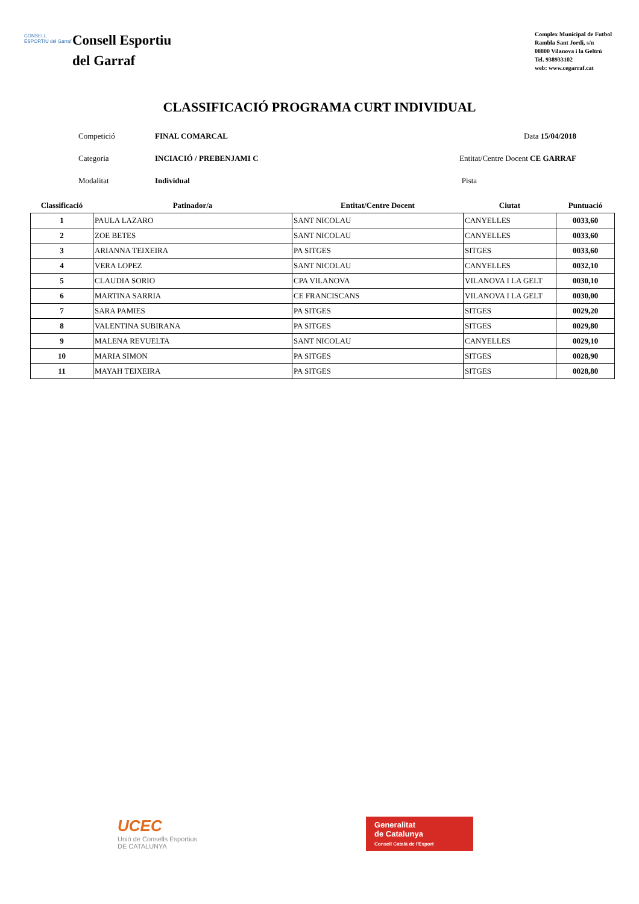CONSELL ESPORTIU del Garraf
Consell Esportiu
del Garraf
Complex Municipal de Futbol
Rambla Sant Jordi, s/n
08800 Vilanova i la Geltrú
Tel. 938933102
web: www.cegarraf.cat
CLASSIFICACIÓ PROGRAMA CURT INDIVIDUAL
| Competició | FINAL COMARCAL | Data 15/04/2018 |
| Categoria | INCIACIÓ / PREBENJAMI C | Entitat/Centre Docent CE GARRAF |
| Modalitat | Individual | Pista |
| Classificació | Patinador/a | Entitat/Centre Docent | Ciutat | Puntuació |
| 1 | PAULA LAZARO | SANT NICOLAU | CANYELLES | 0033,60 |
| 2 | ZOE BETES | SANT NICOLAU | CANYELLES | 0033,60 |
| 3 | ARIANNA TEIXEIRA | PA SITGES | SITGES | 0033,60 |
| 4 | VERA LOPEZ | SANT NICOLAU | CANYELLES | 0032,10 |
| 5 | CLAUDIA SORIO | CPA VILANOVA | VILANOVA I LA GELT | 0030,10 |
| 6 | MARTINA SARRIA | CE FRANCISCANS | VILANOVA I LA GELT | 0030,00 |
| 7 | SARA PAMIES | PA SITGES | SITGES | 0029,20 |
| 8 | VALENTINA SUBIRANA | PA SITGES | SITGES | 0029,80 |
| 9 | MALENA REVUELTA | SANT NICOLAU | CANYELLES | 0029,10 |
| 10 | MARIA SIMON | PA SITGES | SITGES | 0028,90 |
| 11 | MAYAH TEIXEIRA | PA SITGES | SITGES | 0028,80 |
UCEC
Unió de Consells Esportius
DE CATALUNYA
Generalitat
de Catalunya
Consell Català de l'Esport